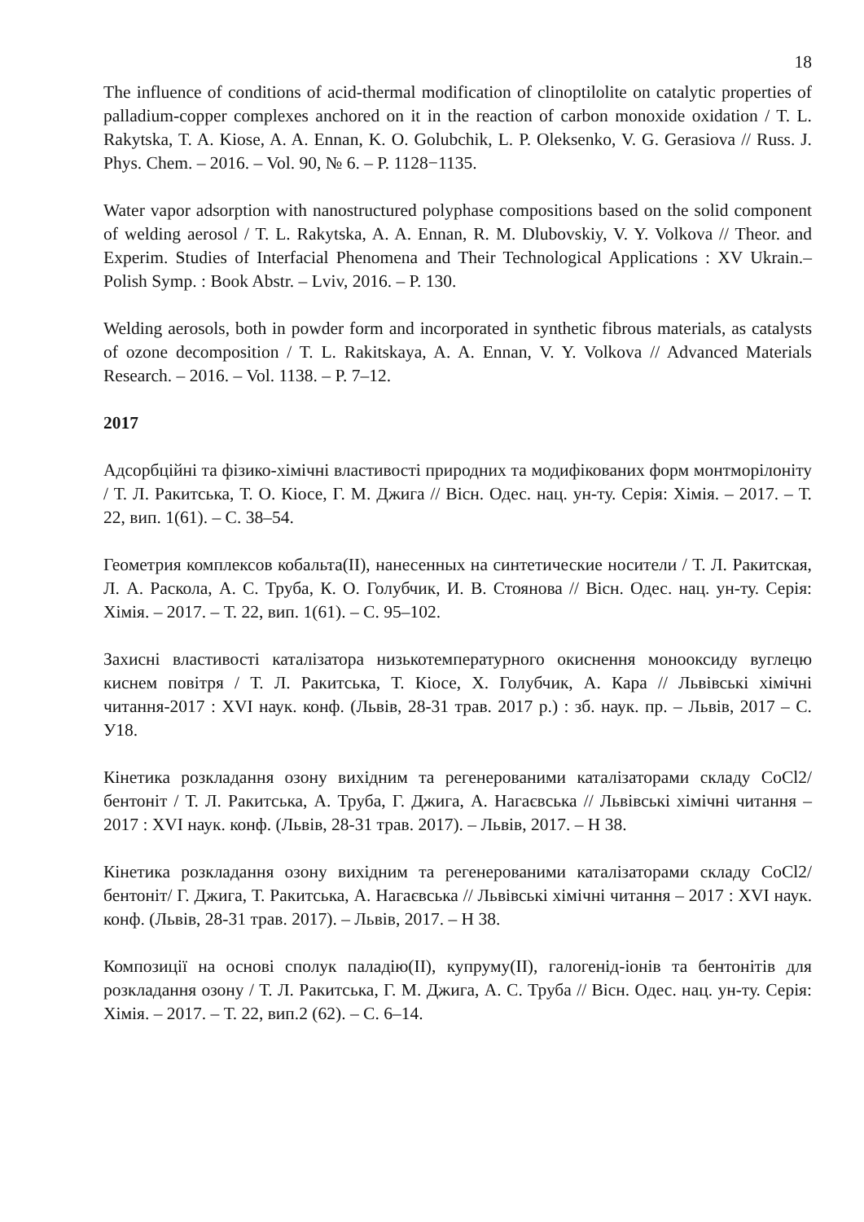18
The influence of conditions of acid-thermal modification of clinoptilolite on catalytic properties of palladium-copper complexes anchored on it in the reaction of carbon monoxide oxidation / T. L. Rakytska, T. A. Kiose, A. A. Ennan, K. O. Golubchik, L. P. Oleksenko, V. G. Gerasiova // Russ. J. Phys. Chem. – 2016. – Vol. 90, № 6. – P. 1128−1135.
Water vapor adsorption with nanostructured polyphase compositions based on the solid component of welding aerosol / T. L. Rakytska, A. A. Ennan, R. M. Dlubovskiy, V. Y. Volkova // Theor. and Experim. Studies of Interfacial Phenomena and Their Technological Applications : XV Ukrain.–Polish Symp. : Book Abstr. – Lviv, 2016. – P. 130.
Welding aerosols, both in powder form and incorporated in synthetic fibrous materials, as catalysts of ozone decomposition / T. L. Rakitskaya, A. A. Ennan, V. Y. Volkova // Advanced Materials Research. – 2016. – Vol. 1138. – P. 7–12.
2017
Адсорбційні та фізико-хімічні властивості природних та модифікованих форм монтморілоніту / Т. Л. Ракитська, Т. О. Кіосе, Г. М. Джига // Вісн. Одес. нац. ун-ту. Серія: Хімія. – 2017. – Т. 22, вип. 1(61). – С. 38–54.
Геометрия комплексов кобальта(II), нанесенных на синтетические носители / Т. Л. Ракитская, Л. А. Раскола, А. С. Труба, К. О. Голубчик, И. В. Стоянова // Вісн. Одес. нац. ун-ту. Серія: Хімія. – 2017. – Т. 22, вип. 1(61). – С. 95–102.
Захисні властивості каталізатора низькотемпературного окиснення монооксиду вуглецю киснем повітря / Т. Л. Ракитська, Т. Кіосе, Х. Голубчик, А. Кара // Львівські хімічні читання-2017 : XVI наук. конф. (Львів, 28-31 трав. 2017 р.) : зб. наук. пр. – Львів, 2017 – С. У18.
Кінетика розкладання озону вихідним та регенерованими каталізаторами складу CoCl2/бентоніт / Т. Л. Ракитська, А. Труба, Г. Джига, А. Нагаєвська // Львівські хімічні читання – 2017 : XVI наук. конф. (Львів, 28-31 трав. 2017). – Львів, 2017. – Н 38.
Кінетика розкладання озону вихідним та регенерованими каталізаторами складу CoCl2/бентоніт/ Г. Джига, Т. Ракитська, А. Нагаєвська // Львівські хімічні читання – 2017 : XVI наук. конф. (Львів, 28-31 трав. 2017). – Львів, 2017. – Н 38.
Композиції на основі сполук паладію(II), купруму(II), галогенід-іонів та бентонітів для розкладання озону / Т. Л. Ракитська, Г. М. Джига, А. С. Труба // Вісн. Одес. нац. ун-ту. Серія: Хімія. – 2017. – Т. 22, вип.2 (62). – С. 6–14.